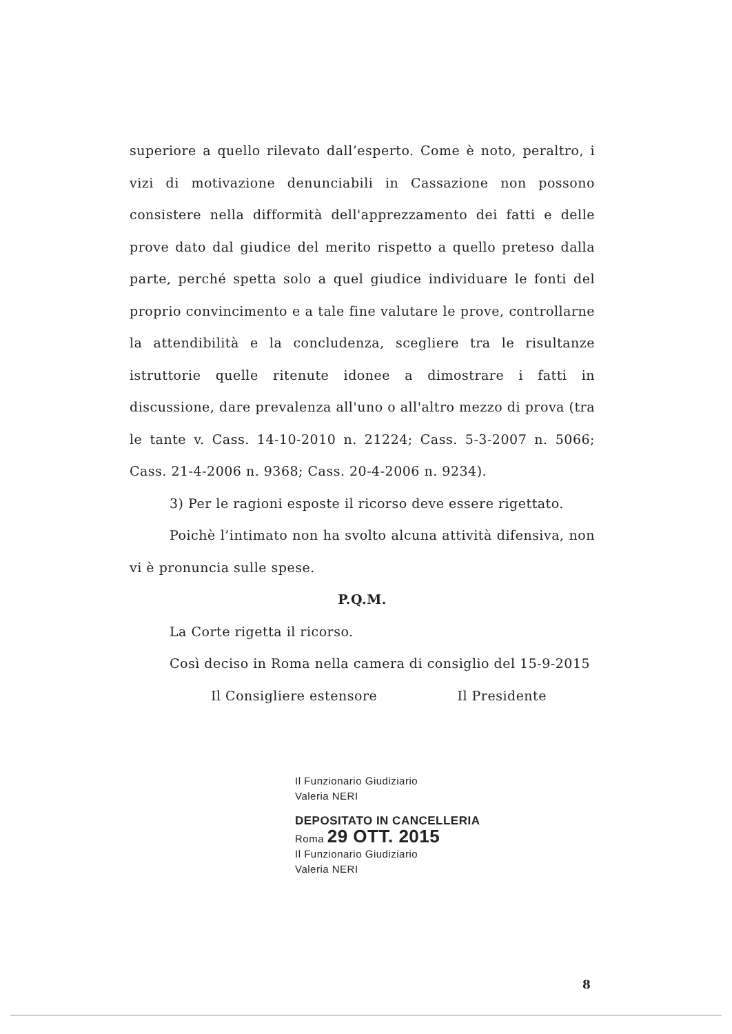superiore a quello rilevato dall’esperto. Come è noto, peraltro, i vizi di motivazione denunciabili in Cassazione non possono consistere nella difformità dell'apprezzamento dei fatti e delle prove dato dal giudice del merito rispetto a quello preteso dalla parte, perché spetta solo a quel giudice individuare le fonti del proprio convincimento e a tale fine valutare le prove, controllarne la attendibilità e la concludenza, scegliere tra le risultanze istruttorie quelle ritenute idonee a dimostrare i fatti in discussione, dare prevalenza all'uno o all'altro mezzo di prova (tra le tante v. Cass. 14-10-2010 n. 21224; Cass. 5-3-2007 n. 5066; Cass. 21-4-2006 n. 9368; Cass. 20-4-2006 n. 9234).
3) Per le ragioni esposte il ricorso deve essere rigettato.
Poichè l’intimato non ha svolto alcuna attività difensiva, non vi è pronuncia sulle spese.
P.Q.M.
La Corte rigetta il ricorso.
Così deciso in Roma nella camera di consiglio del 15-9-2015
Il Consigliere estensore Il Presidente
Il Funzionario Giudiziario
Valeria NERI
DEPOSITATO IN CANCELLERIA
Roma 29 OTT. 2015
Il Funzionario Giudiziario
Valeria NERI
8